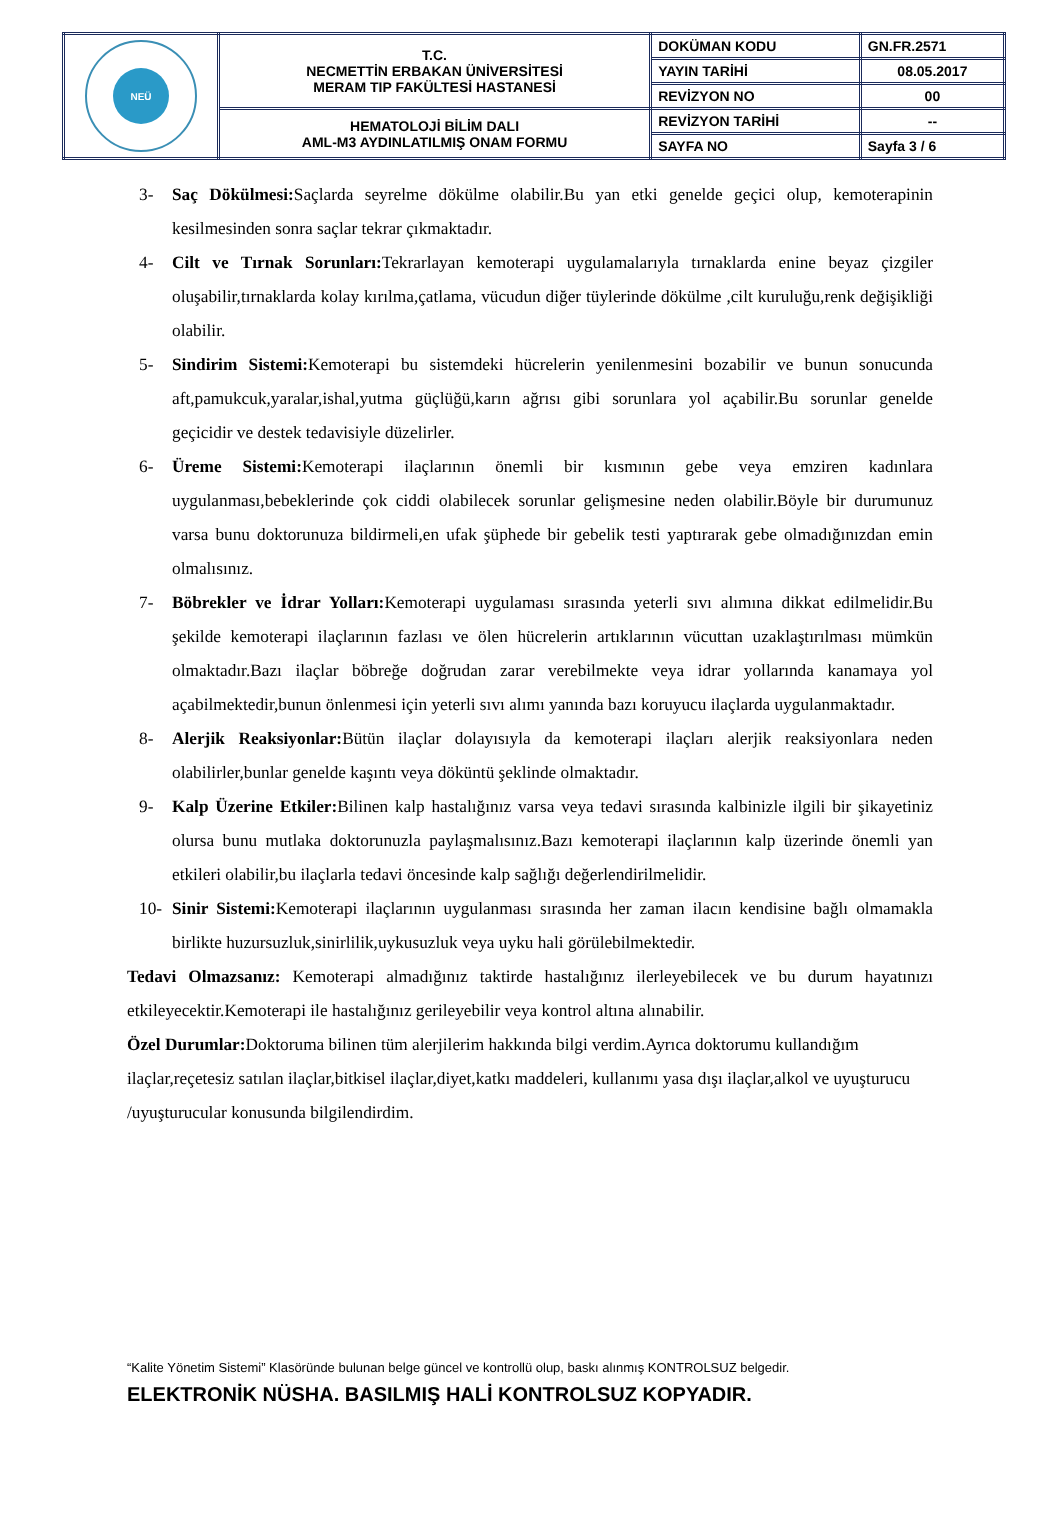| NEÜ | T.C. NECMETTİN ERBAKAN ÜNİVERSİTESİ MERAM TIP FAKÜLTESİ HASTANESİ | DOKÜMAN KODU | GN.FR.2571 |
| | | YAYIN TARİHİ | 08.05.2017 |
| | | REVİZYON NO | 00 |
| | HEMATOLOJİ BİLİM DALI AML-M3 AYDINLATILMIŞ ONAM FORMU | REVİZYON TARİHİ | -- |
| | | SAYFA NO | Sayfa 3 / 6 |
3- Saç Dökülmesi: Saçlarda seyrelme dökülme olabilir.Bu yan etki genelde geçici olup, kemoterapinin kesilmesinden sonra saçlar tekrar çıkmaktadır.
4- Cilt ve Tırnak Sorunları: Tekrarlayan kemoterapi uygulamalarıyla tırnaklarda enine beyaz çizgiler oluşabilir,tırnaklarda kolay kırılma,çatlama, vücudun diğer tüylerinde dökülme ,cilt kuruluğu,renk değişikliği olabilir.
5- Sindirim Sistemi: Kemoterapi bu sistemdeki hücrelerin yenilenmesini bozabilir ve bunun sonucunda aft,pamukcuk,yaralar,ishal,yutma güçlüğü,karın ağrısı gibi sorunlara yol açabilir.Bu sorunlar genelde geçicidir ve destek tedavisiyle düzelirler.
6- Üreme Sistemi: Kemoterapi ilaçlarının önemli bir kısmının gebe veya emziren kadınlara uygulanması,bebeklerinde çok ciddi olabilecek sorunlar gelişmesine neden olabilir.Böyle bir durumunuz varsa bunu doktorunuza bildirmeli,en ufak şüphede bir gebelik testi yaptırarak gebe olmadığınızdan emin olmalısınız.
7- Böbrekler ve İdrar Yolları: Kemoterapi uygulaması sırasında yeterli sıvı alımına dikkat edilmelidir.Bu şekilde kemoterapi ilaçlarının fazlası ve ölen hücrelerin artıklarının vücuttan uzaklaştırılması mümkün olmaktadır.Bazı ilaçlar böbreğe doğrudan zarar verebilmekte veya idrar yollarında kanamaya yol açabilmektedir,bunun önlenmesi için yeterli sıvı alımı yanında bazı koruyucu ilaçlarda uygulanmaktadır.
8- Alerjik Reaksiyonlar: Bütün ilaçlar dolayısıyla da kemoterapi ilaçları alerjik reaksiyonlara neden olabilirler,bunlar genelde kaşıntı veya döküntü şeklinde olmaktadır.
9- Kalp Üzerine Etkiler: Bilinen kalp hastalığınız varsa veya tedavi sırasında kalbinizle ilgili bir şikayetiniz olursa bunu mutlaka doktorunuzla paylaşmalısınız.Bazı kemoterapi ilaçlarının kalp üzerinde önemli yan etkileri olabilir,bu ilaçlarla tedavi öncesinde kalp sağlığı değerlendirilmelidir.
10- Sinir Sistemi: Kemoterapi ilaçlarının uygulanması sırasında her zaman ilacın kendisine bağlı olmamakla birlikte huzursuzluk,sinirlilik,uykusuzluk veya uyku hali görülebilmektedir.
Tedavi Olmazsanız: Kemoterapi almadığınız taktirde hastalığınız ilerleyebilecek ve bu durum hayatınızı etkileyecektir.Kemoterapi ile hastalığınız gerileyebilir veya kontrol altına alınabilir.
Özel Durumlar: Doktoruma bilinen tüm alerjilerim hakkında bilgi verdim.Ayrıca doktorumu kullandığım ilaçlar,reçetesiz satılan ilaçlar,bitkisel ilaçlar,diyet,katkı maddeleri, kullanımı yasa dışı ilaçlar,alkol ve uyuşturucu /uyuşturucular konusunda bilgilendirdim.
“Kalite Yönetim Sistemi” Klasöründe bulunan belge güncel ve kontrollü olup, baskı alınmış KONTROLSUZ belgedir.
ELEKTRONİK NÜSHA. BASILMIŞ HALİ KONTROLSUZ KOPYADIR.